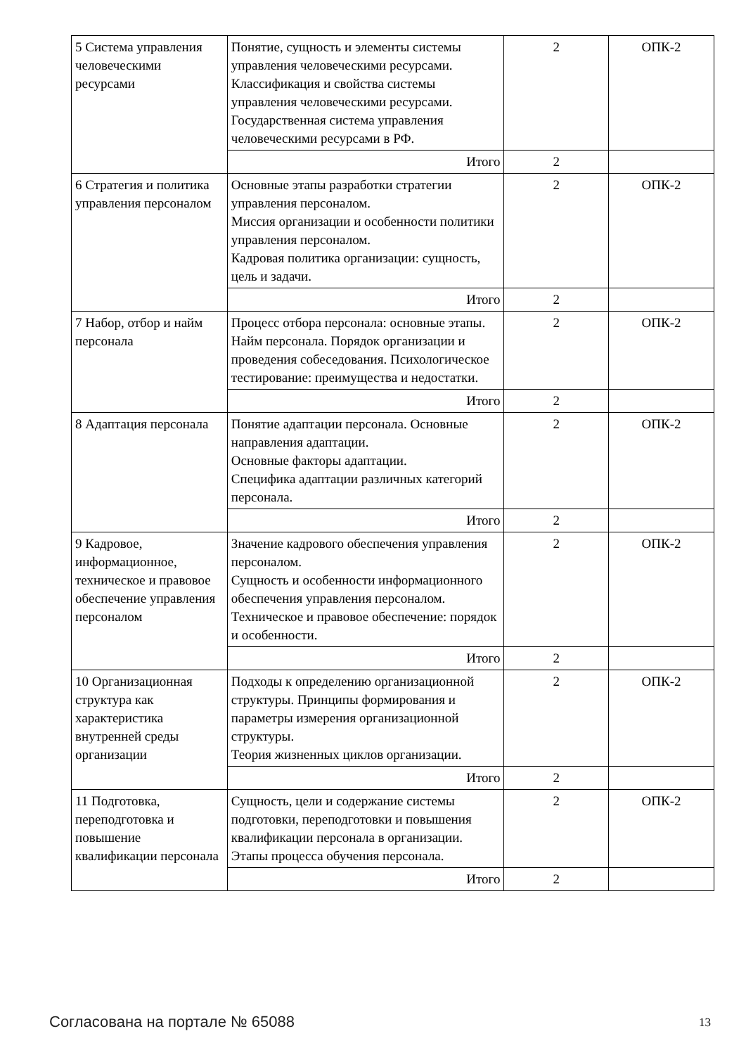| 5 Система управления человеческими ресурсами | Понятие, сущность и элементы системы управления человеческими ресурсами. Классификация и свойства системы управления человеческими ресурсами. Государственная система управления человеческими ресурсами в РФ. | 2 | ОПК-2 |
| | Итого | 2 | |
| 6 Стратегия и политика управления персоналом | Основные этапы разработки стратегии управления персоналом. Миссия организации и особенности политики управления персоналом. Кадровая политика организации: сущность, цель и задачи. | 2 | ОПК-2 |
| | Итого | 2 | |
| 7 Набор, отбор и найм персонала | Процесс отбора персонала: основные этапы. Найм персонала. Порядок организации и проведения собеседования. Психологическое тестирование: преимущества и недостатки. | 2 | ОПК-2 |
| | Итого | 2 | |
| 8 Адаптация персонала | Понятие адаптации персонала. Основные направления адаптации. Основные факторы адаптации. Специфика адаптации различных категорий персонала. | 2 | ОПК-2 |
| | Итого | 2 | |
| 9 Кадровое, информационное, техническое и правовое обеспечение управления персоналом | Значение кадрового обеспечения управления персоналом. Сущность и особенности информационного обеспечения управления персоналом. Техническое и правовое обеспечение: порядок и особенности. | 2 | ОПК-2 |
| | Итого | 2 | |
| 10 Организационная структура как характеристика внутренней среды организации | Подходы к определению организационной структуры. Принципы формирования и параметры измерения организационной структуры. Теория жизненных циклов организации. | 2 | ОПК-2 |
| | Итого | 2 | |
| 11 Подготовка, переподготовка и повышение квалификации персонала | Сущность, цели и содержание системы подготовки, переподготовки и повышения квалификации персонала в организации. Этапы процесса обучения персонала. | 2 | ОПК-2 |
| | Итого | 2 | |
Согласована на портале № 65088 13